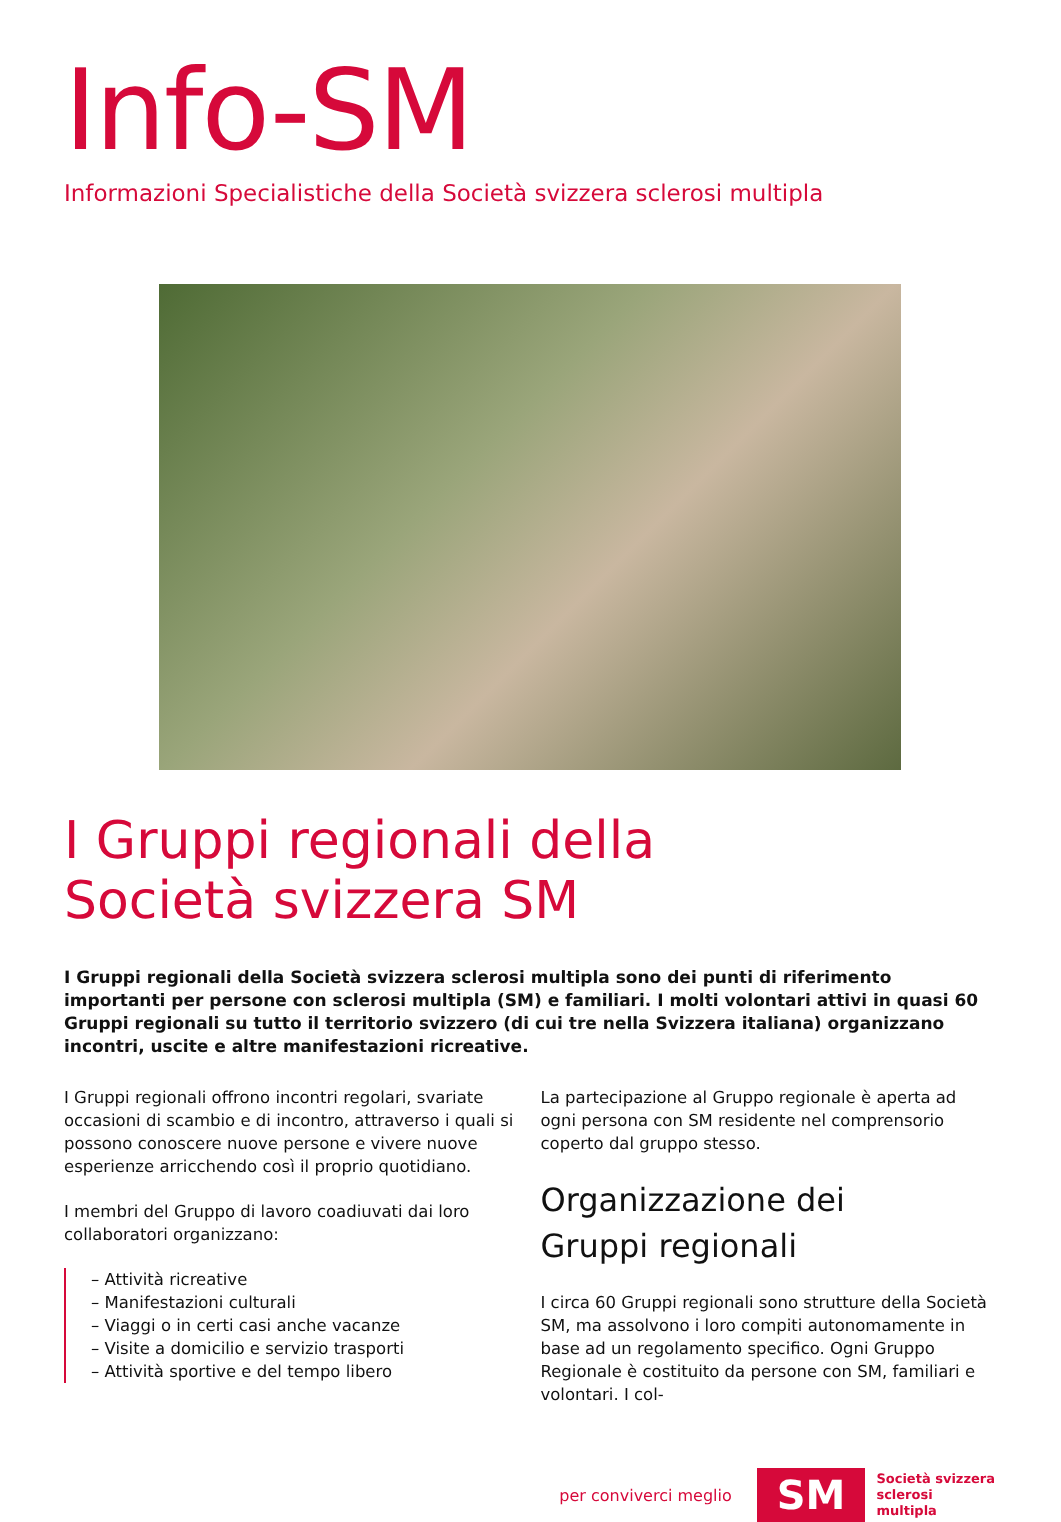Info-SM
Informazioni Specialistiche della Società svizzera sclerosi multipla
I Gruppi regionali della
Società svizzera SM
I Gruppi regionali della Società svizzera sclerosi multipla sono dei punti di riferimento importanti per persone con sclerosi multipla (SM) e familiari. I molti volontari attivi in quasi 60 Gruppi regionali su tutto il territorio svizzero (di cui tre nella Svizzera italiana) organizzano incontri, uscite e altre manifestazioni ricreative.
I Gruppi regionali offrono incontri regolari, svariate occasioni di scambio e di incontro, attraverso i quali si possono conoscere nuove persone e vivere nuove esperienze arricchendo così il proprio quotidiano.
I membri del Gruppo di lavoro coadiuvati dai loro collaboratori organizzano:
– Attività ricreative
– Manifestazioni culturali
– Viaggi o in certi casi anche vacanze
– Visite a domicilio e servizio trasporti
– Attività sportive e del tempo libero
La partecipazione al Gruppo regionale è aperta ad ogni persona con SM residente nel comprensorio coperto dal gruppo stesso.
Organizzazione dei
Gruppi regionali
I circa 60 Gruppi regionali sono strutture della Società SM, ma assolvono i loro compiti autonomamente in base ad un regolamento specifico. Ogni Gruppo Regionale è costituito da persone con SM, familiari e volontari. I col-
per conviverci meglio SM Società svizzera
sclerosi
multipla